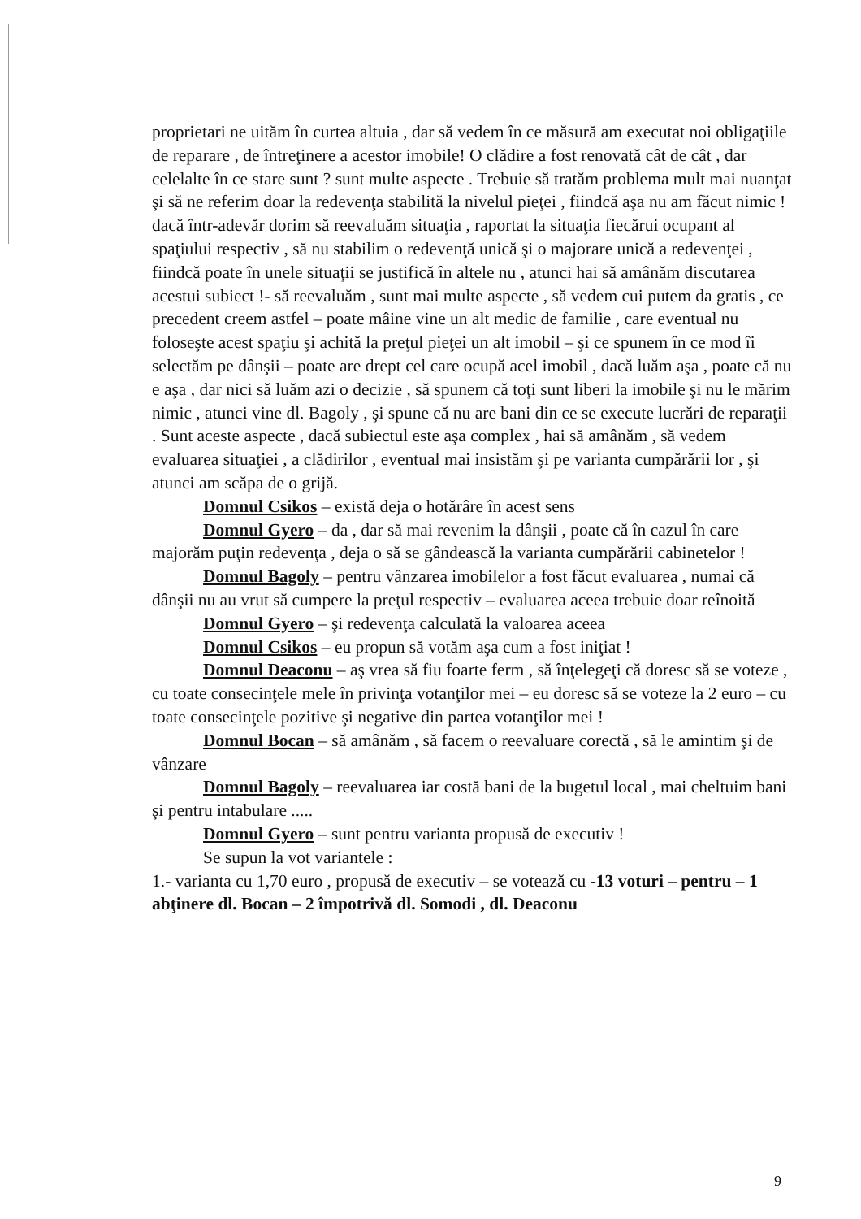proprietari ne uităm în curtea altuia , dar să vedem în ce măsură am executat noi obligaţiile de reparare , de întreţinere a acestor imobile! O clădire a fost renovată cât de cât , dar celelalte în ce stare sunt ? sunt multe aspecte . Trebuie să tratăm problema mult mai nuanţat şi să ne referim doar la redevenţa stabilită la nivelul pieţei , fiindcă aşa nu am făcut nimic ! dacă într-adevăr dorim să reevaluăm situaţia , raportat la situaţia fiecărui ocupant al spaţiului respectiv , să nu stabilim o redevenţă unică şi o majorare unică a redevenţei , fiindcă poate în unele situaţii se justifică în altele nu , atunci hai să amânăm discutarea acestui subiect !- să reevaluăm , sunt mai multe aspecte , să vedem cui putem da gratis , ce precedent creem astfel – poate mâine vine un alt medic de familie , care eventual nu foloseşte acest spaţiu şi achită la preţul pieţei un alt imobil – şi ce spunem în ce mod îi selectăm pe dânşii – poate are drept cel care ocupă acel imobil , dacă luăm aşa , poate că nu e aşa , dar nici să luăm azi o decizie , să spunem că toţi sunt liberi la imobile şi nu le mărim nimic , atunci vine dl. Bagoly , şi spune că nu are bani din ce se execute lucrări de reparaţii . Sunt aceste aspecte , dacă subiectul este aşa complex , hai să amânăm , să vedem evaluarea situaţiei , a clădirilor , eventual mai insistăm şi pe varianta cumpărării lor , şi atunci am scăpa de o grijă.
Domnul Csikos – există deja o hotărâre în acest sens
Domnul Gyero – da , dar să mai revenim la dânşii , poate că în cazul în care majorăm puţin redevenţa , deja o să se gândească la varianta cumpărării cabinetelor !
Domnul Bagoly – pentru vânzarea imobilelor a fost făcut evaluarea , numai că dânşii nu au vrut să cumpere la preţul respectiv – evaluarea aceea trebuie doar reînoită
Domnul Gyero – şi redevenţa calculată la valoarea aceea
Domnul Csikos – eu propun să votăm aşa cum a fost iniţiat !
Domnul Deaconu – aş vrea să fiu foarte ferm , să înţelegeţi că doresc să se voteze , cu toate consecinţele mele în privinţa votanţilor mei – eu doresc să se voteze la 2 euro – cu toate consecinţele pozitive şi negative din partea votanţilor mei !
Domnul Bocan – să amânăm , să facem o reevaluare corectă , să le amintim şi de vânzare
Domnul Bagoly – reevaluarea iar costă bani de la bugetul local , mai cheltuim bani şi pentru intabulare .....
Domnul Gyero – sunt pentru varianta propusă de executiv !
Se supun la vot variantele :
1.- varianta cu 1,70 euro , propusă de executiv – se votează cu -13 voturi – pentru – 1 abţinere dl. Bocan – 2 împotrivă dl. Somodi , dl. Deaconu
9